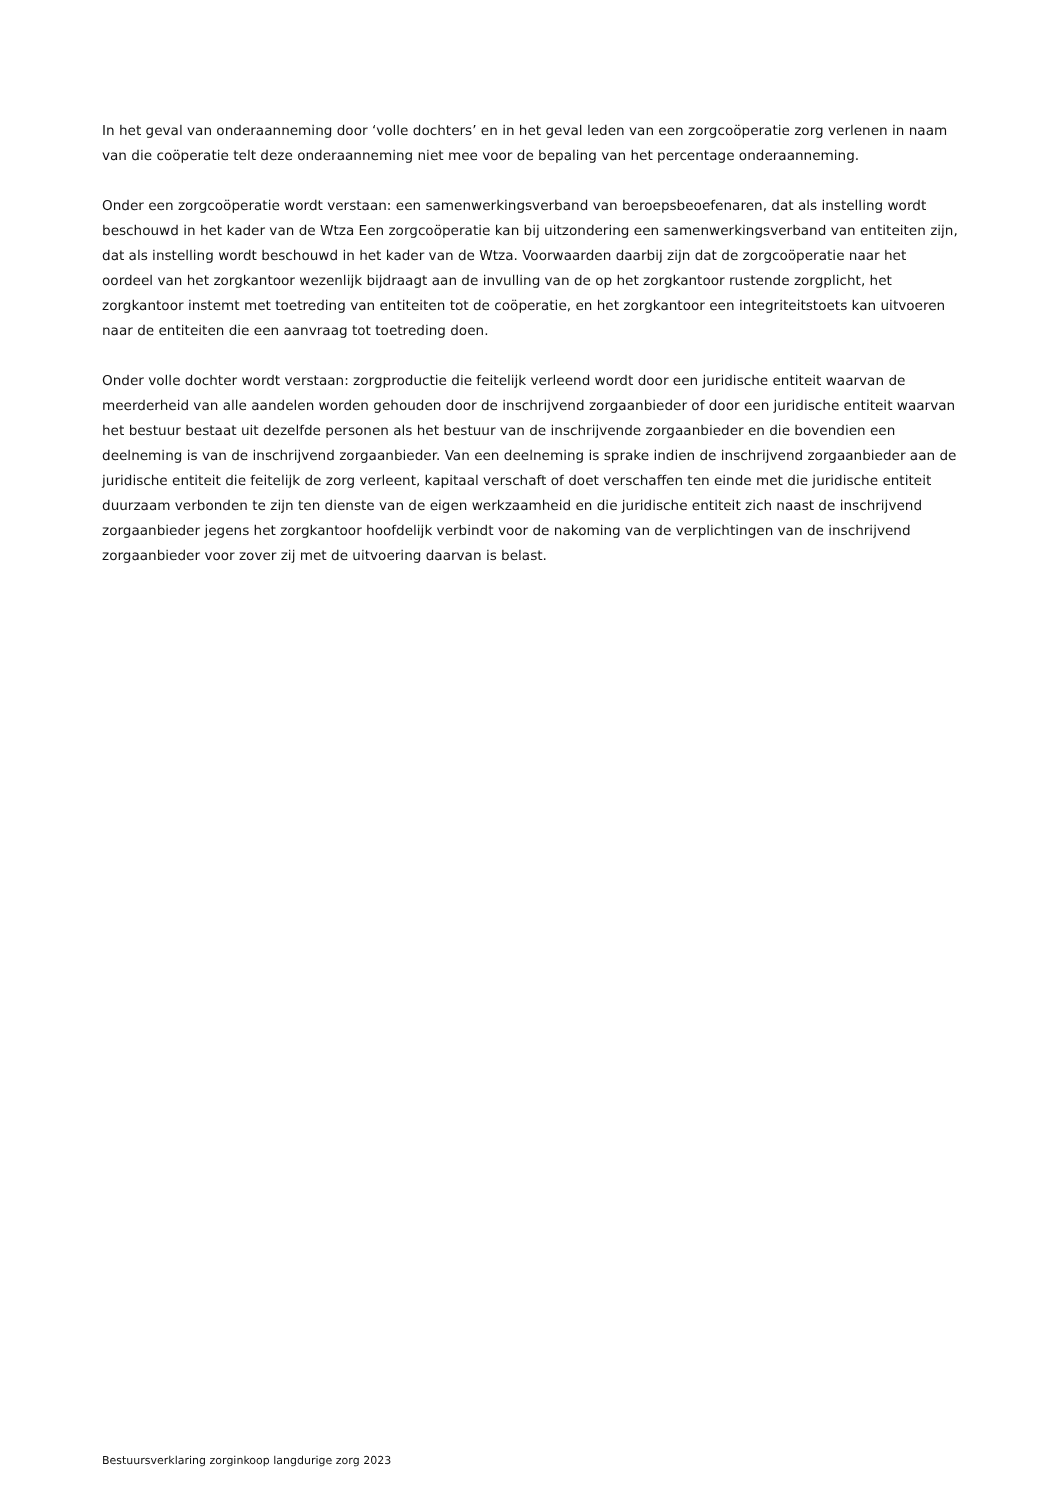In het geval van onderaanneming door ‘volle dochters’ en in het geval leden van een zorgcoöperatie zorg verlenen in naam van die coöperatie telt deze onderaanneming niet mee voor de bepaling van het percentage onderaanneming.
Onder een zorgcoöperatie wordt verstaan: een samenwerkingsverband van beroepsbeoefenaren, dat als instelling wordt beschouwd in het kader van de Wtza Een zorgcoöperatie kan bij uitzondering een samenwerkingsverband van entiteiten zijn, dat als instelling wordt beschouwd in het kader van de Wtza. Voorwaarden daarbij zijn dat de zorgcoöperatie naar het oordeel van het zorgkantoor wezenlijk bijdraagt aan de invulling van de op het zorgkantoor rustende zorgplicht, het zorgkantoor instemt met toetreding van entiteiten tot de coöperatie, en het zorgkantoor een integriteitstoets kan uitvoeren naar de entiteiten die een aanvraag tot toetreding doen.
Onder volle dochter wordt verstaan: zorgproductie die feitelijk verleend wordt door een juridische entiteit waarvan de meerderheid van alle aandelen worden gehouden door de inschrijvend zorgaanbieder of door een juridische entiteit waarvan het bestuur bestaat uit dezelfde personen als het bestuur van de inschrijvende zorgaanbieder en die bovendien een deelneming is van de inschrijvend zorgaanbieder. Van een deelneming is sprake indien de inschrijvend zorgaanbieder aan de juridische entiteit die feitelijk de zorg verleent, kapitaal verschaft of doet verschaffen ten einde met die juridische entiteit duurzaam verbonden te zijn ten dienste van de eigen werkzaamheid en die juridische entiteit zich naast de inschrijvend zorgaanbieder jegens het zorgkantoor hoofdelijk verbindt voor de nakoming van de verplichtingen van de inschrijvend zorgaanbieder voor zover zij met de uitvoering daarvan is belast.
Bestuursverklaring zorginkoop langdurige zorg 2023